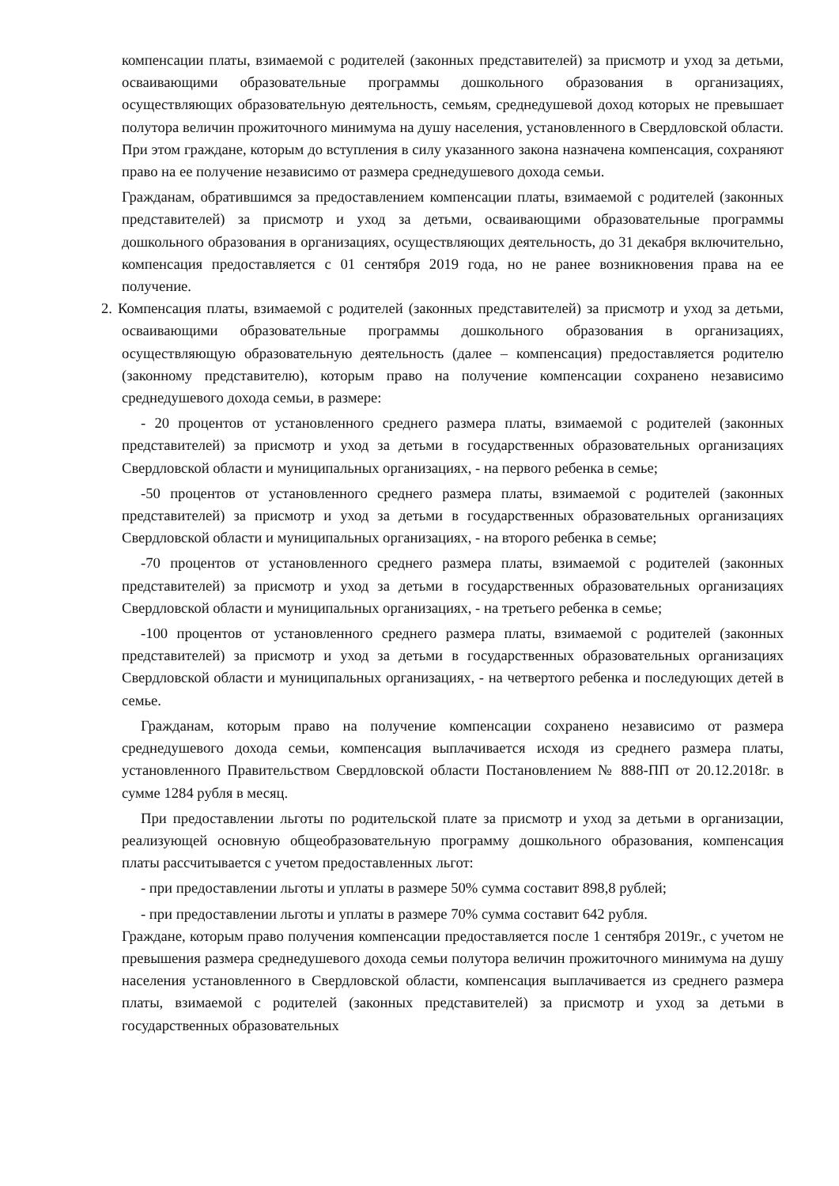компенсации платы, взимаемой с родителей (законных представителей) за присмотр и уход за детьми, осваивающими образовательные программы дошкольного образования в организациях, осуществляющих образовательную деятельность, семьям, среднедушевой доход которых не превышает полутора величин прожиточного минимума на душу населения, установленного в Свердловской области. При этом граждане, которым до вступления в силу указанного закона назначена компенсация, сохраняют право на ее получение независимо от размера среднедушевого дохода семьи.
Гражданам, обратившимся за предоставлением компенсации платы, взимаемой с родителей (законных представителей) за присмотр и уход за детьми, осваивающими образовательные программы дошкольного образования в организациях, осуществляющих деятельность, до 31 декабря включительно, компенсация предоставляется с 01 сентября 2019 года, но не ранее возникновения права на ее получение.
2. Компенсация платы, взимаемой с родителей (законных представителей) за присмотр и уход за детьми, осваивающими образовательные программы дошкольного образования в организациях, осуществляющую образовательную деятельность (далее – компенсация) предоставляется родителю (законному представителю), которым право на получение компенсации сохранено независимо среднедушевого дохода семьи, в размере:
- 20 процентов от установленного среднего размера платы, взимаемой с родителей (законных представителей) за присмотр и уход за детьми в государственных образовательных организациях Свердловской области и муниципальных организациях, - на первого ребенка в семье;
-50 процентов от установленного среднего размера платы, взимаемой с родителей (законных представителей) за присмотр и уход за детьми в государственных образовательных организациях Свердловской области и муниципальных организациях, - на второго ребенка в семье;
-70 процентов от установленного среднего размера платы, взимаемой с родителей (законных представителей) за присмотр и уход за детьми в государственных образовательных организациях Свердловской области и муниципальных организациях, - на третьего ребенка в семье;
-100 процентов от установленного среднего размера платы, взимаемой с родителей (законных представителей) за присмотр и уход за детьми в государственных образовательных организациях Свердловской области и муниципальных организациях, - на четвертого ребенка и последующих детей в семье.
Гражданам, которым право на получение компенсации сохранено независимо от размера среднедушевого дохода семьи, компенсация выплачивается исходя из среднего размера платы, установленного Правительством Свердловской области Постановлением № 888-ПП от 20.12.2018г. в сумме 1284 рубля в месяц.
При предоставлении льготы по родительской плате за присмотр и уход за детьми в организации, реализующей основную общеобразовательную программу дошкольного образования, компенсация платы рассчитывается с учетом предоставленных льгот:
- при предоставлении льготы и уплаты в размере 50% сумма составит 898,8 рублей;
- при предоставлении льготы и уплаты в размере 70% сумма составит 642 рубля.
Граждане, которым право получения компенсации предоставляется после 1 сентября 2019г., с учетом не превышения размера среднедушевого дохода семьи полутора величин прожиточного минимума на душу населения установленного в Свердловской области, компенсация выплачивается из среднего размера платы, взимаемой с родителей (законных представителей) за присмотр и уход за детьми в государственных образовательных